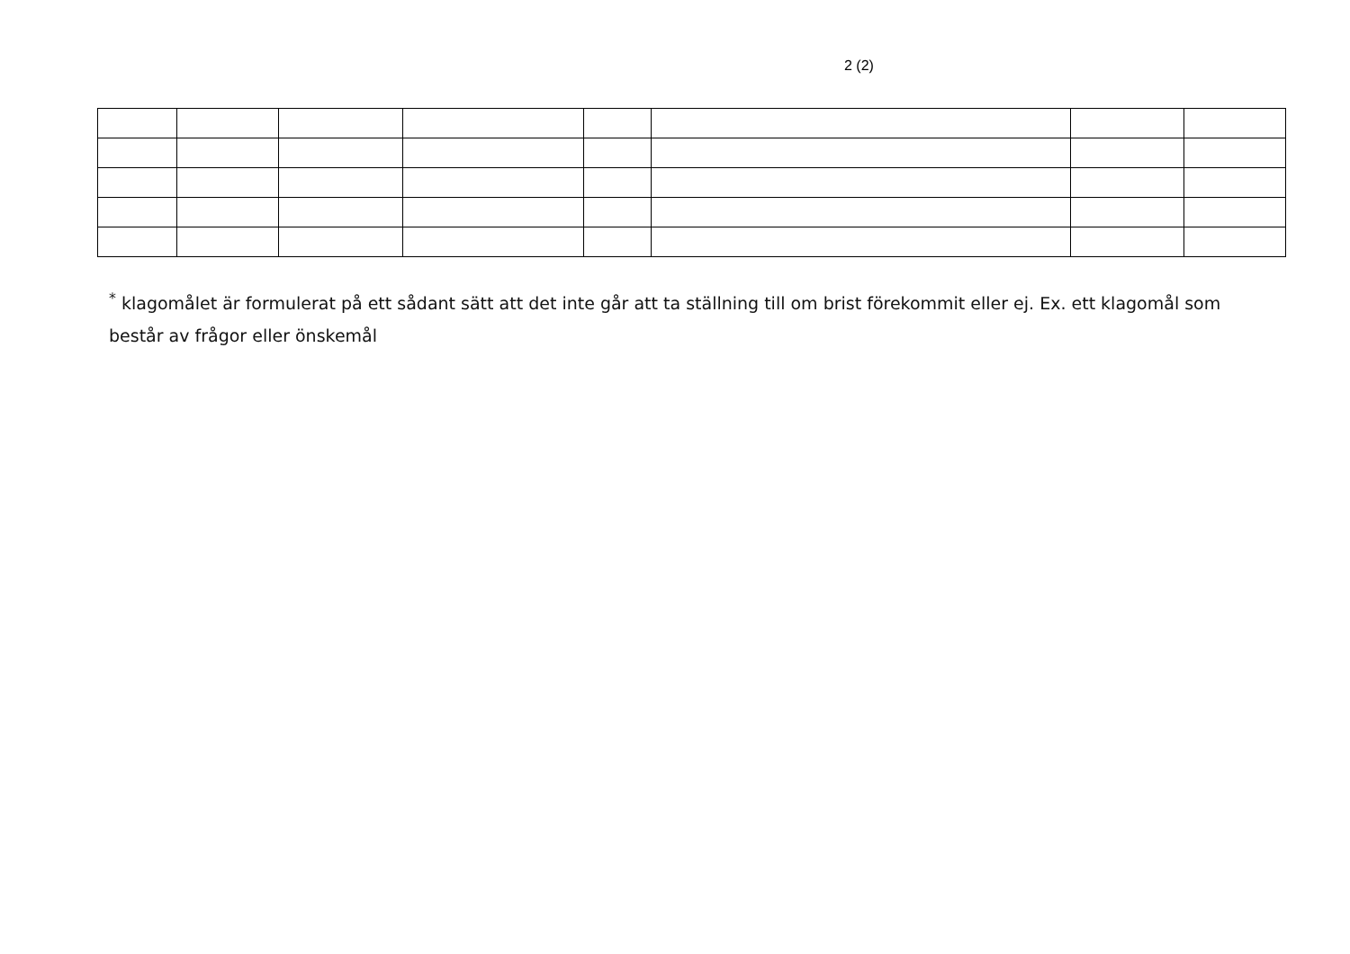2 (2)
<sup>*</sup> klagomålet är formulerat på ett sådant sätt att det inte går att ta ställning till om brist förekommit eller ej. Ex. ett klagomål som består av frågor eller önskemål